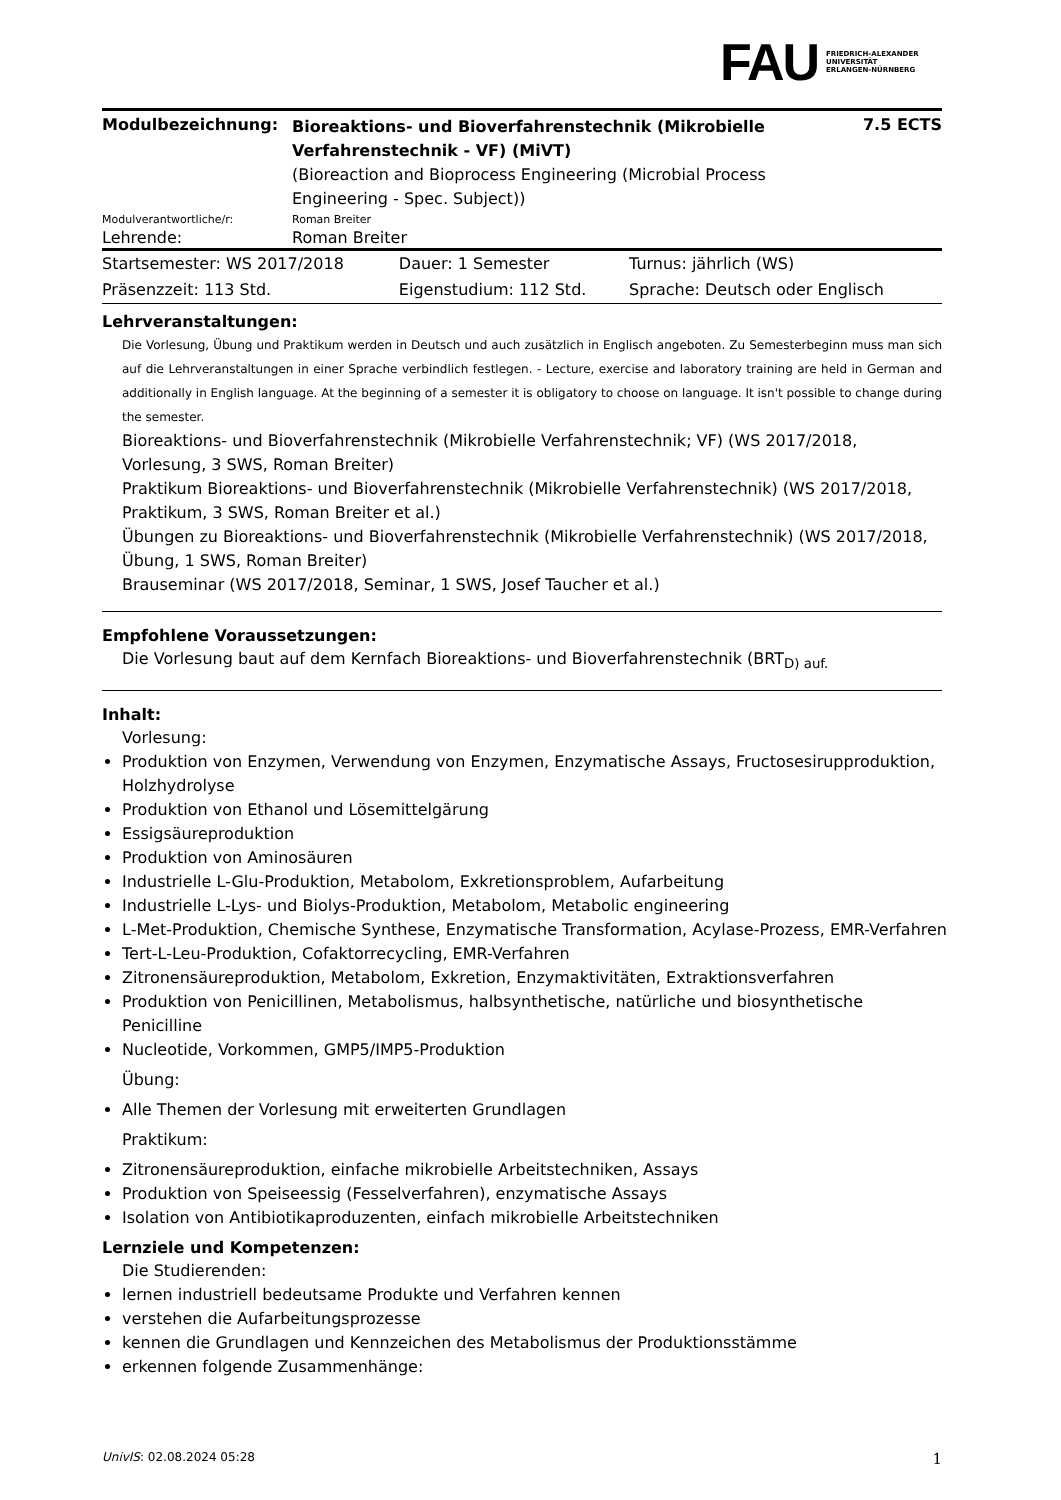FAU FRIEDRICH-ALEXANDER
UNIVERSITÄT
ERLANGEN-NÜRNBERG
| Modulbezeichnung: | Bioreaktions- und Bioverfahrenstechnik (Mikrobielle Verfahrenstechnik - VF) (MiVT) (Bioreaction and Bioprocess Engineering (Microbial Process Engineering - Spec. Subject)) | 7.5 ECTS |
| Modulverantwortliche/r: | Roman Breiter | |
| Lehrende: | Roman Breiter | |
| Startsemester: WS 2017/2018 | Dauer: 1 Semester | Turnus: jährlich (WS) |
| Präsenzzeit: 113 Std. | Eigenstudium: 112 Std. | Sprache: Deutsch oder Englisch |
Lehrveranstaltungen:
Die Vorlesung, Übung und Praktikum werden in Deutsch und auch zusätzlich in Englisch angeboten. Zu Semesterbeginn muss man sich auf die Lehrveranstaltungen in einer Sprache verbindlich festlegen. - Lecture, exercise and laboratory training are held in German and additionally in English language. At the beginning of a semester it is obligatory to choose on language. It isn't possible to change during the semester.
Bioreaktions- und Bioverfahrenstechnik (Mikrobielle Verfahrenstechnik; VF) (WS 2017/2018, Vorlesung, 3 SWS, Roman Breiter)
Praktikum Bioreaktions- und Bioverfahrenstechnik (Mikrobielle Verfahrenstechnik) (WS 2017/2018, Praktikum, 3 SWS, Roman Breiter et al.)
Übungen zu Bioreaktions- und Bioverfahrenstechnik (Mikrobielle Verfahrenstechnik) (WS 2017/2018, Übung, 1 SWS, Roman Breiter)
Brauseminar (WS 2017/2018, Seminar, 1 SWS, Josef Taucher et al.)
Empfohlene Voraussetzungen:
Die Vorlesung baut auf dem Kernfach Bioreaktions- und Bioverfahrenstechnik (BRT<sub>D) auf.</sub>
Inhalt:
Vorlesung:
Produktion von Enzymen, Verwendung von Enzymen, Enzymatische Assays, Fructosesirupproduktion, Holzhydrolyse
Produktion von Ethanol und Lösemittelgärung
Essigsäureproduktion
Produktion von Aminosäuren
Industrielle L-Glu-Produktion, Metabolom, Exkretionsproblem, Aufarbeitung
Industrielle L-Lys- und Biolys-Produktion, Metabolom, Metabolic engineering
L-Met-Produktion, Chemische Synthese, Enzymatische Transformation, Acylase-Prozess, EMR-Verfahren
Tert-L-Leu-Produktion, Cofaktorrecycling, EMR-Verfahren
Zitronensäureproduktion, Metabolom, Exkretion, Enzymaktivitäten, Extraktionsverfahren
Produktion von Penicillinen, Metabolismus, halbsynthetische, natürliche und biosynthetische Penicilline
Nucleotide, Vorkommen, GMP5/IMP5-Produktion
Übung:
Alle Themen der Vorlesung mit erweiterten Grundlagen
Praktikum:
Zitronensäureproduktion, einfache mikrobielle Arbeitstechniken, Assays
Produktion von Speiseessig (Fesselverfahren), enzymatische Assays
Isolation von Antibiotikaproduzenten, einfach mikrobielle Arbeitstechniken
Lernziele und Kompetenzen:
Die Studierenden:
lernen industriell bedeutsame Produkte und Verfahren kennen
verstehen die Aufarbeitungsprozesse
kennen die Grundlagen und Kennzeichen des Metabolismus der Produktionsstämme
erkennen folgende Zusammenhänge:
UnivIS: 02.08.2024 05:28 1